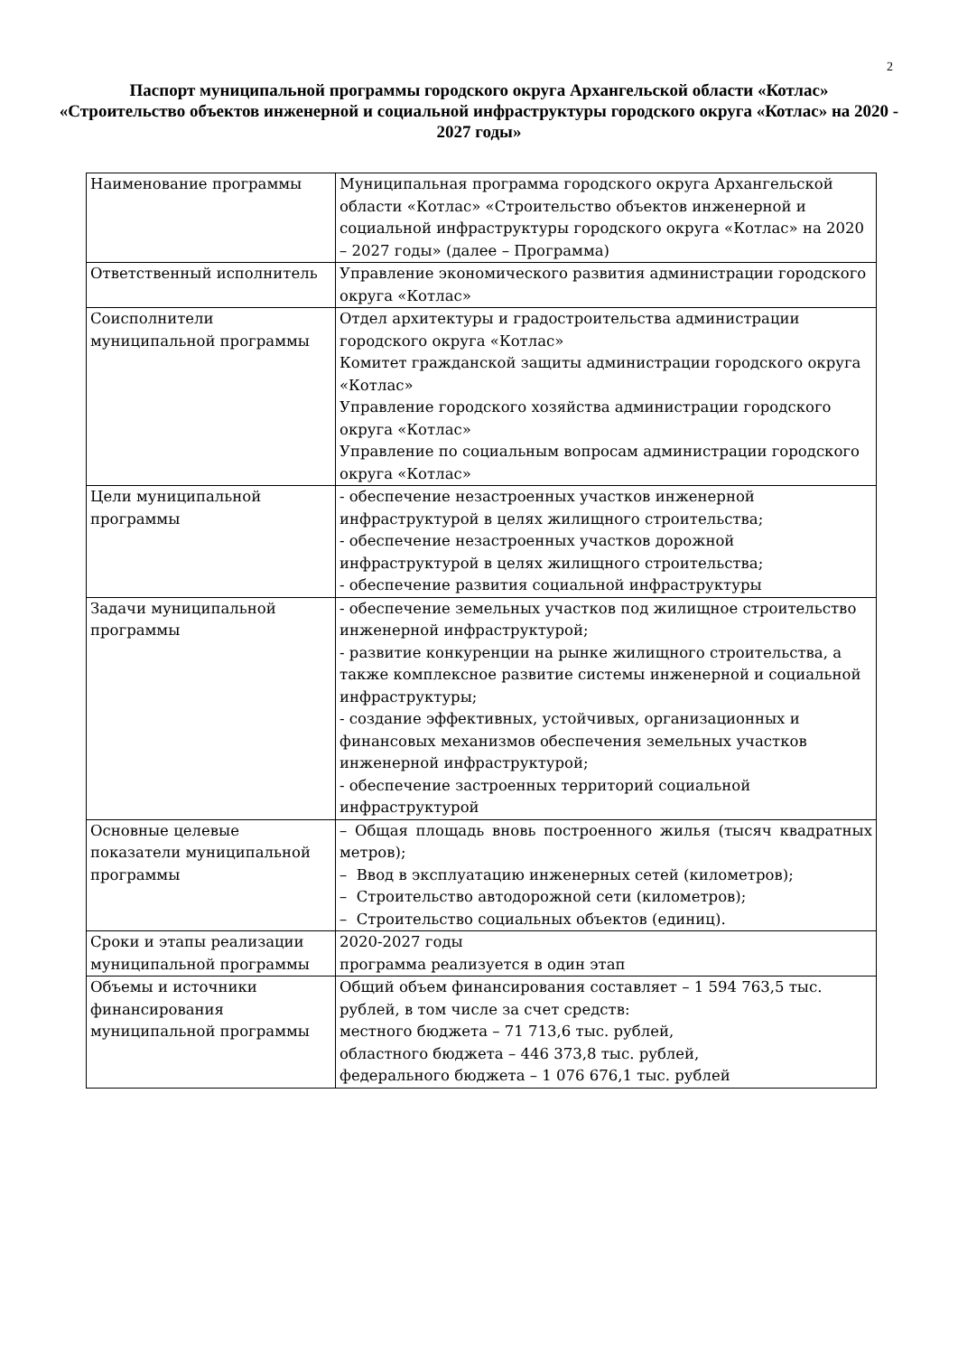2
Паспорт муниципальной программы городского округа Архангельской области «Котлас»
«Строительство объектов инженерной и социальной инфраструктуры городского округа «Котлас» на 2020 - 2027 годы»
| Наименование программы | Муниципальная программа городского округа Архангельской области «Котлас» «Строительство объектов инженерной и социальной инфраструктуры городского округа «Котлас» на 2020 – 2027 годы» (далее – Программа) |
| Ответственный исполнитель | Управление экономического развития администрации городского округа «Котлас» |
| Соисполнители муниципальной программы | Отдел архитектуры и градостроительства администрации городского округа «Котлас» Комитет гражданской защиты администрации городского округа «Котлас» Управление городского хозяйства администрации городского округа «Котлас» Управление по социальным вопросам администрации городского округа «Котлас» |
| Цели муниципальной программы | - обеспечение незастроенных участков инженерной инфраструктурой в целях жилищного строительства; - обеспечение незастроенных участков дорожной инфраструктурой в целях жилищного строительства; - обеспечение развития социальной инфраструктуры |
| Задачи муниципальной программы | - обеспечение земельных участков под жилищное строительство инженерной инфраструктурой; - развитие конкуренции на рынке жилищного строительства, а также комплексное развитие системы инженерной и социальной инфраструктуры; - создание эффективных, устойчивых, организационных и финансовых механизмов обеспечения земельных участков инженерной инфраструктурой; - обеспечение застроенных территорий социальной инфраструктурой |
| Основные целевые показатели муниципальной программы | – Общая площадь вновь построенного жилья (тысяч квадратных метров); – Ввод в эксплуатацию инженерных сетей (километров); – Строительство автодорожной сети (километров); – Строительство социальных объектов (единиц). |
| Сроки и этапы реализации муниципальной программы | 2020-2027 годы программа реализуется в один этап |
| Объемы и источники финансирования муниципальной программы | Общий объем финансирования составляет – 1 594 763,5 тыс. рублей, в том числе за счет средств: местного бюджета – 71 713,6 тыс. рублей, областного бюджета – 446 373,8 тыс. рублей, федерального бюджета – 1 076 676,1 тыс. рублей |